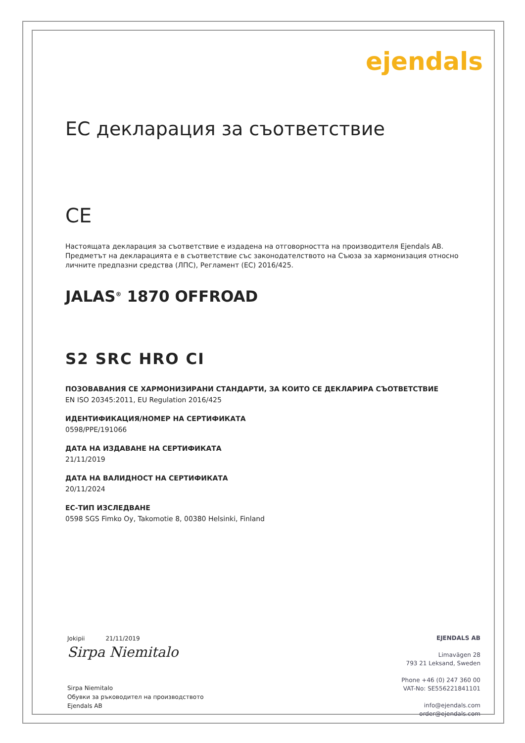ejendals
ЕС декларация за съответствие
CE
Настоящата декларация за съответствие е издадена на отговорността на производителя Ejendals AB.
Предметът на декларацията е в съответствие със законодателството на Съюза за хармонизация относно
личните предпазни средства (ЛПС), Регламент (ЕС) 2016/425.
JALAS<sup>®</sup> 1870 OFFROAD
S2 SRC HRO CI
ПОЗОВАВАНИЯ СЕ ХАРМОНИЗИРАНИ СТАНДАРТИ, ЗА КОИТО СЕ ДЕКЛАРИРА СЪОТВЕТСТВИЕ
EN ISO 20345:2011, EU Regulation 2016/425
ИДЕНТИФИКАЦИЯ/НОМЕР НА СЕРТИФИКАТА
0598/PPE/191066
ДАТА НА ИЗДАВАНЕ НА СЕРТИФИКАТА
21/11/2019
ДАТА НА ВАЛИДНОСТ НА СЕРТИФИКАТА
20/11/2024
ЕС-ТИП ИЗСЛЕДВАНЕ
0598 SGS Fimko Oy, Takomotie 8, 00380 Helsinki, Finland
Jokipii 21/11/2019
Sirpa Niemitalo
Sirpa Niemitalo
Обувки за ръководител на производството
Ejendals AB
EJENDALS AB
Limavägen 28
793 21 Leksand, Sweden
Phone +46 (0) 247 360 00
VAT-No: SE556221841101
info@ejendals.com
order@ejendals.com